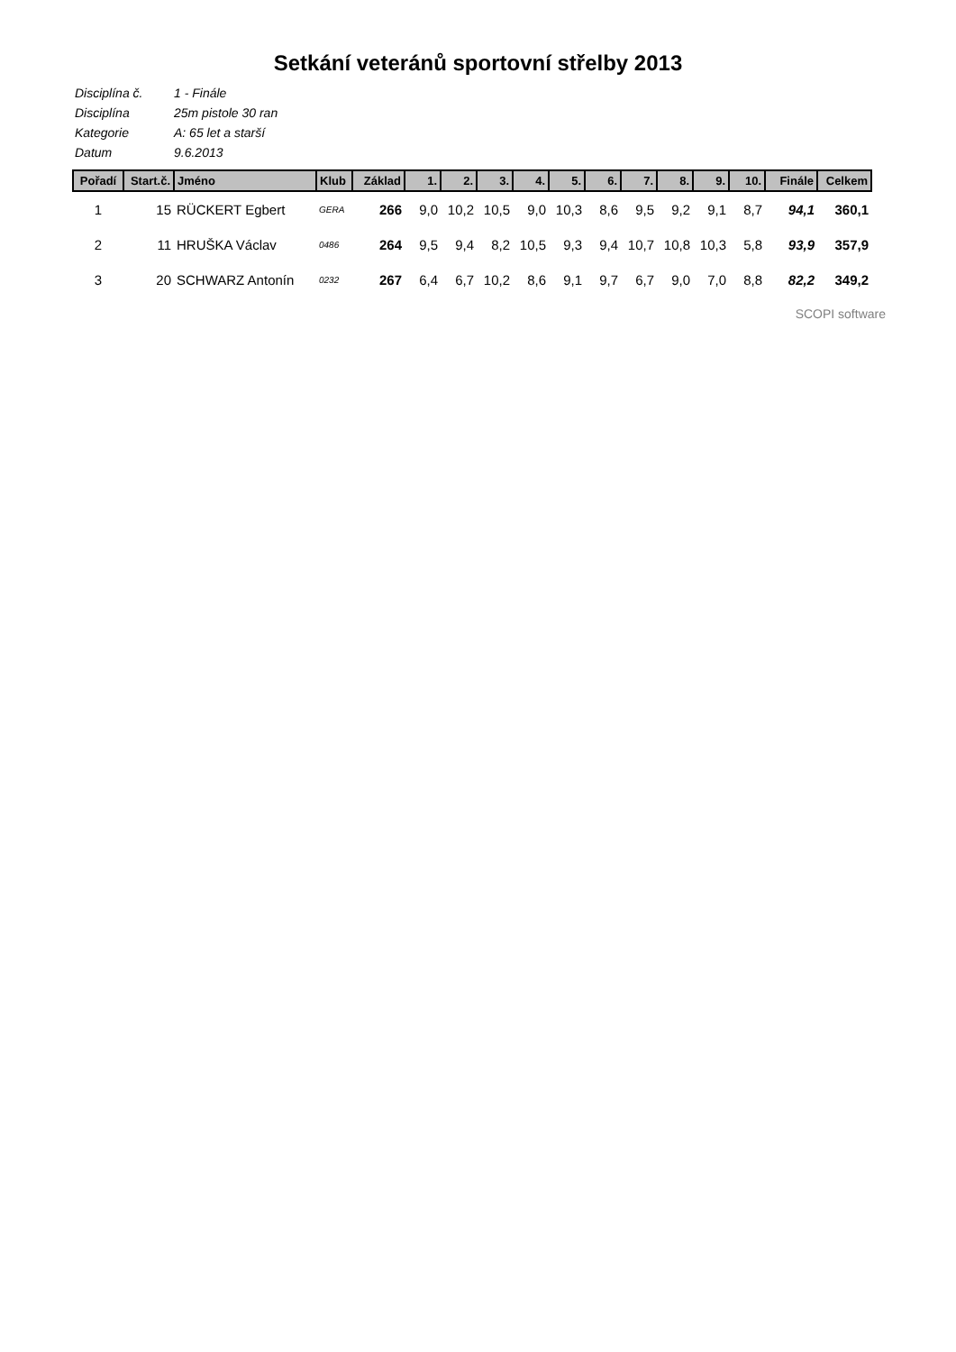Setkání veteránů sportovní střelby 2013
| Disciplína č. | 1 - Finále |
| Disciplína | 25m pistole 30 ran |
| Kategorie | A: 65 let a starší |
| Datum | 9.6.2013 |
| Pořadí | Start.č. | Jméno | Klub | Základ | 1. | 2. | 3. | 4. | 5. | 6. | 7. | 8. | 9. | 10. | Finále | Celkem |
| --- | --- | --- | --- | --- | --- | --- | --- | --- | --- | --- | --- | --- | --- | --- | --- | --- |
| 1 | 15 | RÜCKERT Egbert | GERA | 266 | 9,0 | 10,2 | 10,5 | 9,0 | 10,3 | 8,6 | 9,5 | 9,2 | 9,1 | 8,7 | 94,1 | 360,1 |
| 2 | 11 | HRUŠKA Václav | 0486 | 264 | 9,5 | 9,4 | 8,2 | 10,5 | 9,3 | 9,4 | 10,7 | 10,8 | 10,3 | 5,8 | 93,9 | 357,9 |
| 3 | 20 | SCHWARZ Antonín | 0232 | 267 | 6,4 | 6,7 | 10,2 | 8,6 | 9,1 | 9,7 | 6,7 | 9,0 | 7,0 | 8,8 | 82,2 | 349,2 |
SCOPI software